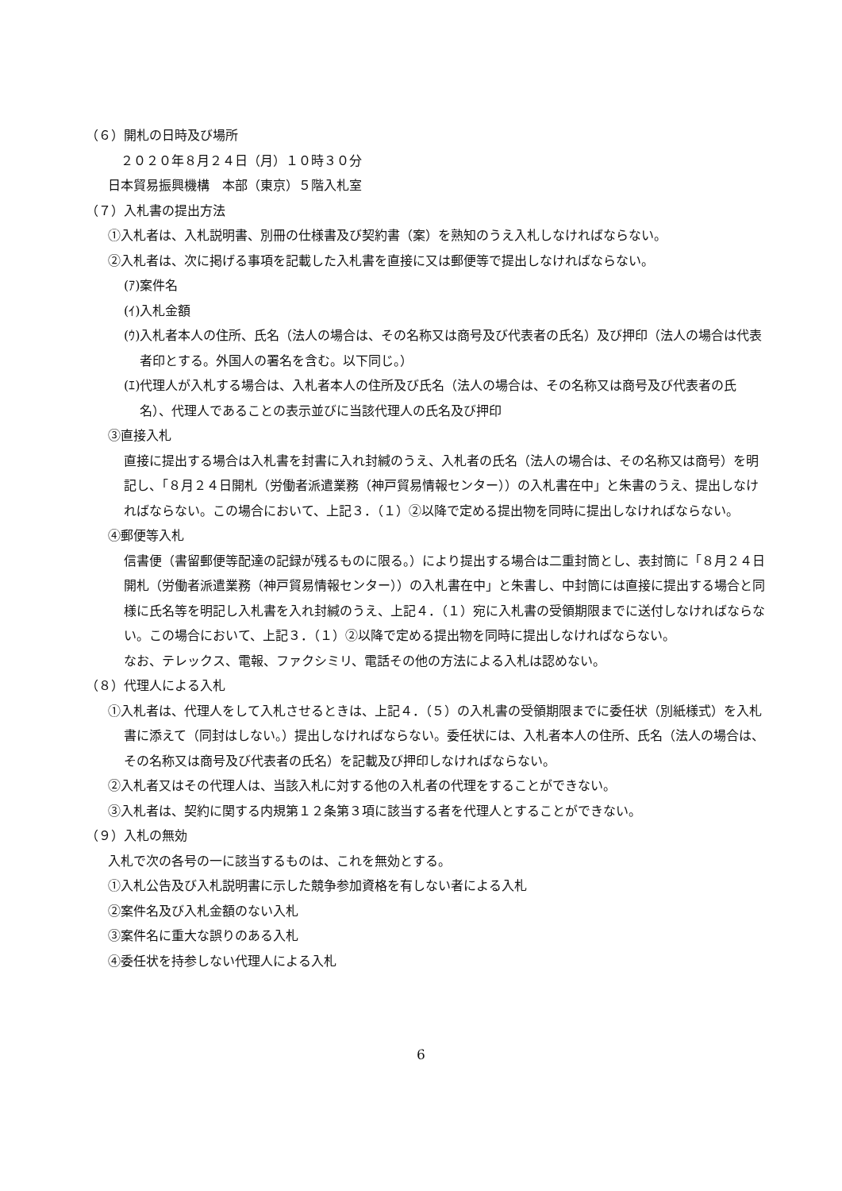（６）開札の日時及び場所
　２０２０年８月２４日（月）１０時３０分
日本貿易振興機構　本部（東京）５階入札室
（７）入札書の提出方法
①入札者は、入札説明書、別冊の仕様書及び契約書（案）を熟知のうえ入札しなければならない。
②入札者は、次に掲げる事項を記載した入札書を直接に又は郵便等で提出しなければならない。
(ｱ)案件名
(ｲ)入札金額
(ｳ)入札者本人の住所、氏名（法人の場合は、その名称又は商号及び代表者の氏名）及び押印（法人の場合は代表者印とする。外国人の署名を含む。以下同じ。）
(ｴ)代理人が入札する場合は、入札者本人の住所及び氏名（法人の場合は、その名称又は商号及び代表者の氏名）、代理人であることの表示並びに当該代理人の氏名及び押印
③直接入札
直接に提出する場合は入札書を封書に入れ封緘のうえ、入札者の氏名（法人の場合は、その名称又は商号）を明記し、「８月２４日開札（労働者派遣業務（神戸貿易情報センター））の入札書在中」と朱書のうえ、提出しなければならない。この場合において、上記３．（１）②以降で定める提出物を同時に提出しなければならない。
④郵便等入札
信書便（書留郵便等配達の記録が残るものに限る。）により提出する場合は二重封筒とし、表封筒に「８月２４日開札（労働者派遣業務（神戸貿易情報センター））の入札書在中」と朱書し、中封筒には直接に提出する場合と同様に氏名等を明記し入札書を入れ封緘のうえ、上記４．（１）宛に入札書の受領期限までに送付しなければならない。この場合において、上記３．（１）②以降で定める提出物を同時に提出しなければならない。
なお、テレックス、電報、ファクシミリ、電話その他の方法による入札は認めない。
（８）代理人による入札
①入札者は、代理人をして入札させるときは、上記４．（５）の入札書の受領期限までに委任状（別紙様式）を入札書に添えて（同封はしない。）提出しなければならない。委任状には、入札者本人の住所、氏名（法人の場合は、その名称又は商号及び代表者の氏名）を記載及び押印しなければならない。
②入札者又はその代理人は、当該入札に対する他の入札者の代理をすることができない。
③入札者は、契約に関する内規第１２条第３項に該当する者を代理人とすることができない。
（９）入札の無効
入札で次の各号の一に該当するものは、これを無効とする。
①入札公告及び入札説明書に示した競争参加資格を有しない者による入札
②案件名及び入札金額のない入札
③案件名に重大な誤りのある入札
④委任状を持参しない代理人による入札
6